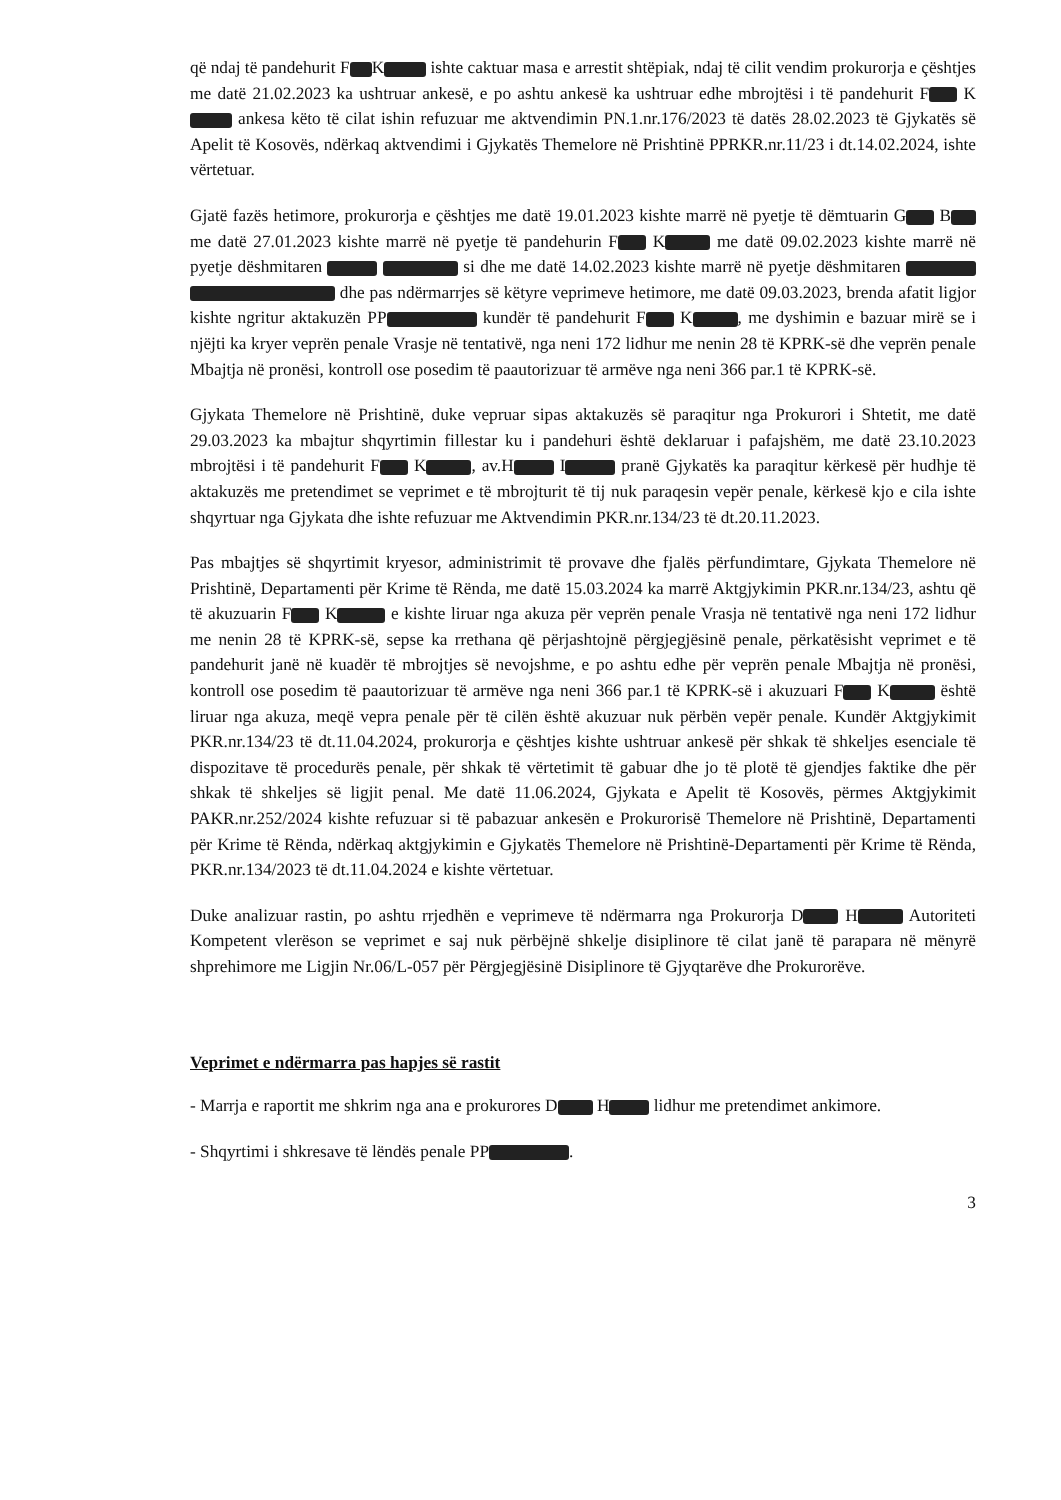që ndaj të pandehurit F K ishte caktuar masa e arrestit shtëpiak, ndaj të cilit vendim prokurorja e çështjes me datë 21.02.2023 ka ushtruar ankesë, e po ashtu ankesë ka ushtruar edhe mbrojtësi i të pandehurit F K ankesa këto të cilat ishin refuzuar me aktvendimin PN.1.nr.176/2023 të datës 28.02.2023 të Gjykatës së Apelit të Kosovës, ndërkaq aktvendimi i Gjykatës Themelore në Prishtinë PPRKR.nr.11/23 i dt.14.02.2024, ishte vërtetuar.
Gjatë fazës hetimore, prokurorja e çështjes me datë 19.01.2023 kishte marrë në pyetje të dëmtuarin G B me datë 27.01.2023 kishte marrë në pyetje të pandehurin F K me datë 09.02.2023 kishte marrë në pyetje dëshmitaren si dhe me datë 14.02.2023 kishte marrë në pyetje dëshmitaren dhe pas ndërmarrjes së këtyre veprimeve hetimore, me datë 09.03.2023, brenda afatit ligjor kishte ngritur aktakuzën PP kundër të pandehurit F K , me dyshimin e bazuar mirë se i njëjti ka kryer veprën penale Vrasje në tentativë, nga neni 172 lidhur me nenin 28 të KPRK-së dhe veprën penale Mbajtja në pronësi, kontroll ose posedim të paautorizuar të armëve nga neni 366 par.1 të KPRK-së.
Gjykata Themelore në Prishtinë, duke vepruar sipas aktakuzës së paraqitur nga Prokurori i Shtetit, me datë 29.03.2023 ka mbajtur shqyrtimin fillestar ku i pandehuri është deklaruar i pafajshëm, me datë 23.10.2023 mbrojtësi i të pandehurit F K , av.H I pranë Gjykatës ka paraqitur kërkesë për hudhje të aktakuzës me pretendimet se veprimet e të mbrojturit të tij nuk paraqesin vepër penale, kërkesë kjo e cila ishte shqyrtuar nga Gjykata dhe ishte refuzuar me Aktvendimin PKR.nr.134/23 të dt.20.11.2023.
Pas mbajtjes së shqyrtimit kryesor, administrimit të provave dhe fjalës përfundimtare, Gjykata Themelore në Prishtinë, Departamenti për Krime të Rënda, me datë 15.03.2024 ka marrë Aktgjykimin PKR.nr.134/23, ashtu që të akuzuarin F K e kishte liruar nga akuza për veprën penale Vrasja në tentativë nga neni 172 lidhur me nenin 28 të KPRK-së, sepse ka rrethana që përjashtojnë përgjegjësinë penale, përkatësisht veprimet e të pandehurit janë në kuadër të mbrojtjes së nevojshme, e po ashtu edhe për veprën penale Mbajtja në pronësi, kontroll ose posedim të paautorizuar të armëve nga neni 366 par.1 të KPRK-së i akuzuari F K është liruar nga akuza, meqë vepra penale për të cilën është akuzuar nuk përbën vepër penale. Kundër Aktgjykimit PKR.nr.134/23 të dt.11.04.2024, prokurorja e çështjes kishte ushtruar ankesë për shkak të shkeljes esenciale të dispozitave të procedurës penale, për shkak të vërtetimit të gabuar dhe jo të plotë të gjendjes faktike dhe për shkak të shkeljes së ligjit penal. Me datë 11.06.2024, Gjykata e Apelit të Kosovës, përmes Aktgjykimit PAKR.nr.252/2024 kishte refuzuar si të pabazuar ankesën e Prokurorisë Themelore në Prishtinë, Departamenti për Krime të Rënda, ndërkaq aktgjykimin e Gjykatës Themelore në Prishtinë-Departamenti për Krime të Rënda, PKR.nr.134/2023 të dt.11.04.2024 e kishte vërtetuar.
Duke analizuar rastin, po ashtu rrjedhën e veprimeve të ndërmarra nga Prokurorja D H Autoriteti Kompetent vlerëson se veprimet e saj nuk përbëjnë shkelje disiplinore të cilat janë të parapara në mënyrë shprehimore me Ligjin Nr.06/L-057 për Përgjegjësinë Disiplinore të Gjyqtarëve dhe Prokurorëve.
Veprimet e ndërmarra pas hapjes së rastit
- Marrja e raportit me shkrim nga ana e prokurores D H lidhur me pretendimet ankimore.
- Shqyrtimi i shkresave të lëndës penale PP .
3